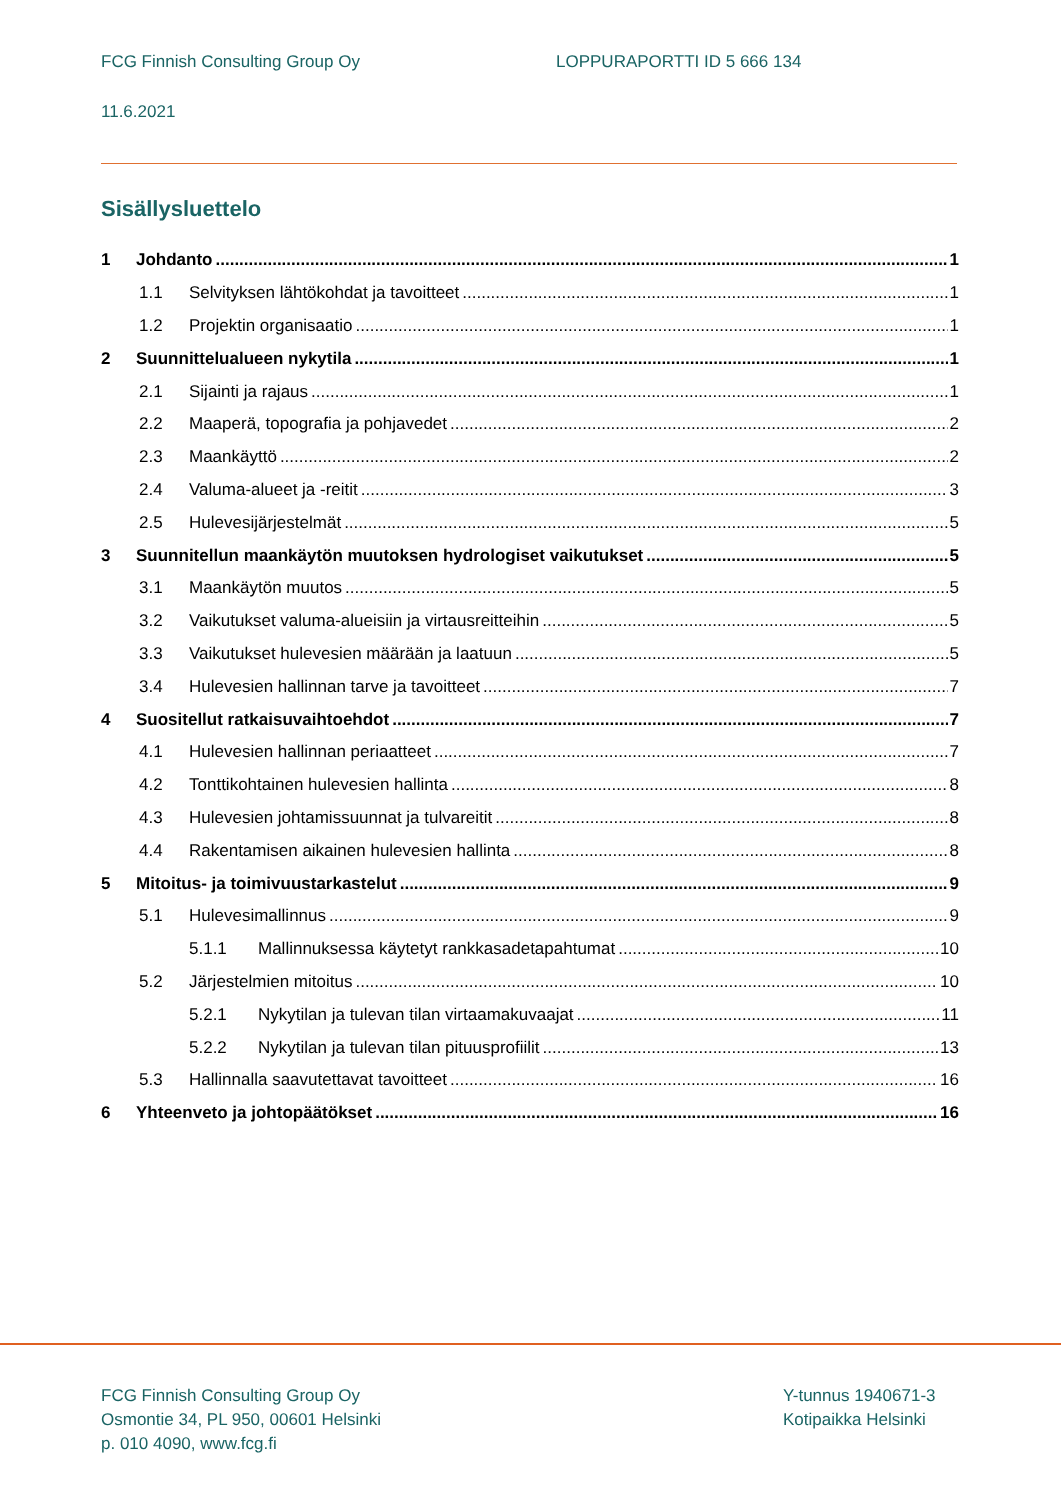FCG Finnish Consulting Group Oy
LOPPURAPORTTI ID 5 666 134
11.6.2021
Sisällysluettelo
1 Johdanto 1
1.1 Selvityksen lähtökohdat ja tavoitteet 1
1.2 Projektin organisaatio 1
2 Suunnittelualueen nykytila 1
2.1 Sijainti ja rajaus 1
2.2 Maaperä, topografia ja pohjavedet 2
2.3 Maankäyttö 2
2.4 Valuma-alueet ja -reitit 3
2.5 Hulevesijärjestelmät 5
3 Suunnitellun maankäytön muutoksen hydrologiset vaikutukset 5
3.1 Maankäytön muutos 5
3.2 Vaikutukset valuma-alueisiin ja virtausreitteihin 5
3.3 Vaikutukset hulevesien määrään ja laatuun 5
3.4 Hulevesien hallinnan tarve ja tavoitteet 7
4 Suositellut ratkaisuvaihtoehdot 7
4.1 Hulevesien hallinnan periaatteet 7
4.2 Tonttikohtainen hulevesien hallinta 8
4.3 Hulevesien johtamissuunnat ja tulvareitit 8
4.4 Rakentamisen aikainen hulevesien hallinta 8
5 Mitoitus- ja toimivuustarkastelut 9
5.1 Hulevesimallinnus 9
5.1.1 Mallinnuksessa käytetyt rankkasadetapahtumat 10
5.2 Järjestelmien mitoitus 10
5.2.1 Nykytilan ja tulevan tilan virtaamakuvaajat 11
5.2.2 Nykytilan ja tulevan tilan pituusprofiilit 13
5.3 Hallinnalla saavutettavat tavoitteet 16
6 Yhteenveto ja johtopäätökset 16
FCG Finnish Consulting Group Oy
Osmontie 34, PL 950, 00601 Helsinki
p. 010 4090, www.fcg.fi
Y-tunnus 1940671-3
Kotipaikka Helsinki